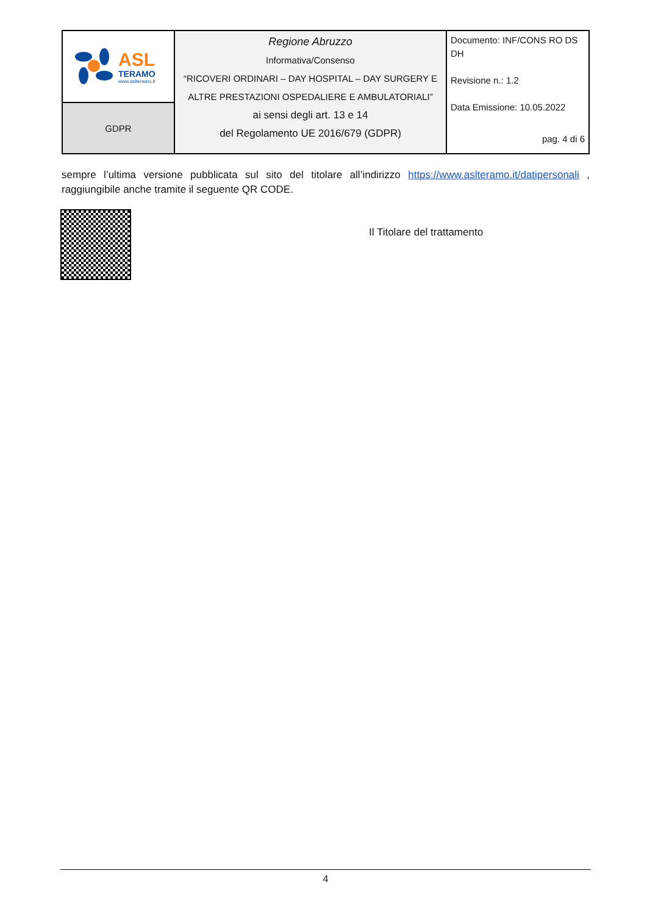| ASL TERAMO www.aslteramo.it | Regione Abruzzo Informativa/Consenso “RICOVERI ORDINARI – DAY HOSPITAL – DAY SURGERY E ALTRE PRESTAZIONI OSPEDALIERE E AMBULATORIALI” ai sensi degli art. 13 e 14 del Regolamento UE 2016/679 (GDPR) | Documento: INF/CONS RO DS DH Revisione n.: 1.2 Data Emissione: 10.05.2022 pag. 4 di 6 |
| GDPR | | |
sempre l’ultima versione pubblicata sul sito del titolare all’indirizzo https://www.aslteramo.it/datipersonali , raggiungibile anche tramite il seguente QR CODE.
Il Titolare del trattamento
4